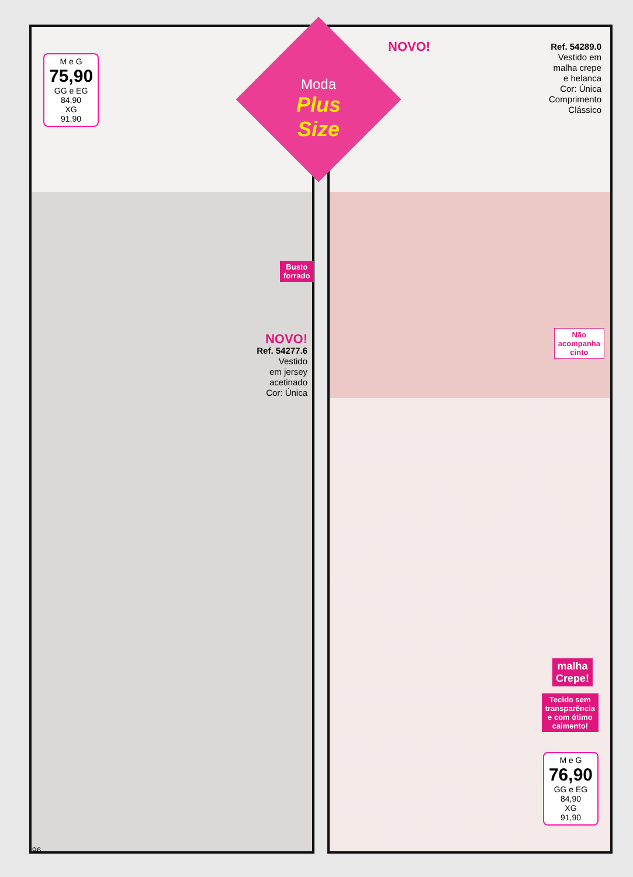M e G
75,90
GG e EG
84,90
XG
91,90
Busto
forrado
NOVO!
Ref. 54277.6
Vestido
em jersey
acetinado
Cor: Única
NOVO!
Ref. 54289.0
Vestido em
malha crepe
e helanca
Cor: Única
Comprimento
Clássico
Não
acompanha
cinto
malha
Crepe!
Tecido sem
transparência
e com ótimo
caimento!
M e G
76,90
GG e EG
84,90
XG
91,90
Moda
Plus Size
96